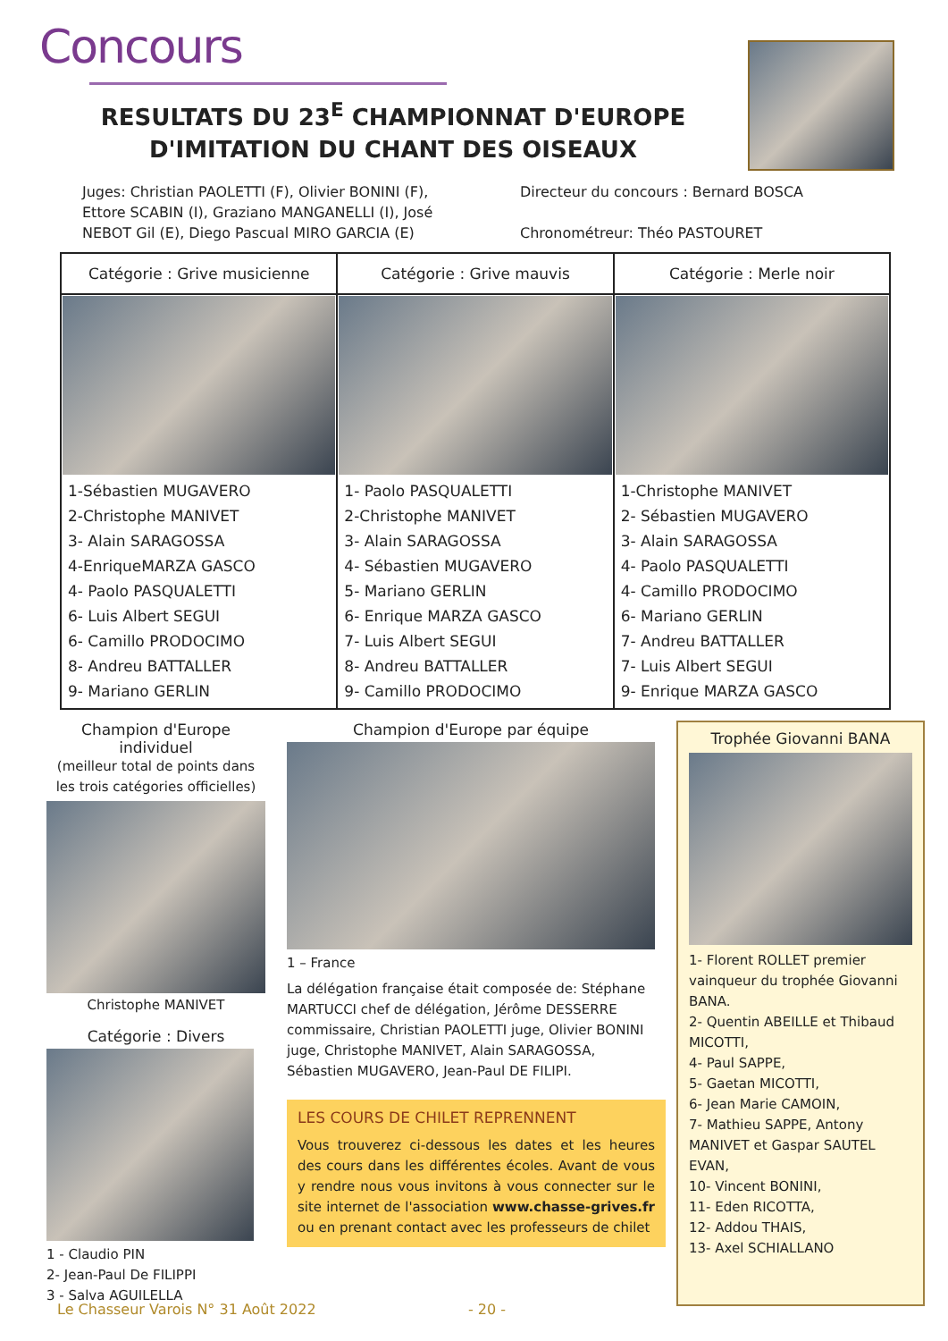Concours
RESULTATS DU 23<sup>E</sup> CHAMPIONNAT D'EUROPE D'IMITATION DU CHANT DES OISEAUX
Juges: Christian PAOLETTI (F), Olivier BONINI (F), Ettore SCABIN (I), Graziano MANGANELLI (I), José NEBOT Gil (E), Diego Pascual MIRO GARCIA (E)
Directeur du concours : Bernard BOSCA
Chronométreur: Théo PASTOURET
| Catégorie : Grive musicienne | Catégorie : Grive mauvis | Catégorie : Merle noir |
| --- | --- | --- |
| 1-Sébastien MUGAVERO 2-Christophe MANIVET 3- Alain SARAGOSSA 4-EnriqueMARZA GASCO 4- Paolo PASQUALETTI 6- Luis Albert SEGUI 6- Camillo PRODOCIMO 8- Andreu BATTALLER 9- Mariano GERLIN | 1- Paolo PASQUALETTI 2-Christophe MANIVET 3- Alain SARAGOSSA 4- Sébastien MUGAVERO 5- Mariano GERLIN 6- Enrique MARZA GASCO 7- Luis Albert SEGUI 8- Andreu BATTALLER 9- Camillo PRODOCIMO | 1-Christophe MANIVET 2- Sébastien MUGAVERO 3- Alain SARAGOSSA 4- Paolo PASQUALETTI 4- Camillo PRODOCIMO 6- Mariano GERLIN 7- Andreu BATTALLER 7- Luis Albert SEGUI 9- Enrique MARZA GASCO |
Champion d'Europe individuel
(meilleur total de points dans les trois catégories officielles)
Christophe MANIVET
Catégorie : Divers
1 - Claudio PIN
2- Jean-Paul De FILIPPI
3 - Salva AGUILELLA
Champion d'Europe par équipe
1 – France
La délégation française était composée de: Stéphane MARTUCCI chef de délégation, Jérôme DESSERRE commissaire, Christian PAOLETTI juge, Olivier BONINI juge, Christophe MANIVET, Alain SARAGOSSA, Sébastien MUGAVERO, Jean-Paul DE FILIPI.
LES COURS DE CHILET REPRENNENT
Vous trouverez ci-dessous les dates et les heures des cours dans les différentes écoles. Avant de vous y rendre nous vous invitons à vous connecter sur le site internet de l'association www.chasse-grives.fr ou en prenant contact avec les professeurs de chilet
Trophée Giovanni BANA
1- Florent ROLLET premier vainqueur du trophée Giovanni BANA.
2- Quentin ABEILLE et Thibaud MICOTTI,
4- Paul SAPPE,
5- Gaetan MICOTTI,
6- Jean Marie CAMOIN,
7- Mathieu SAPPE, Antony MANIVET et Gaspar SAUTEL EVAN,
10- Vincent BONINI,
11- Eden RICOTTA,
12- Addou THAIS,
13- Axel SCHIALLANO
Le Chasseur Varois N° 31 Août 2022 - 20 -